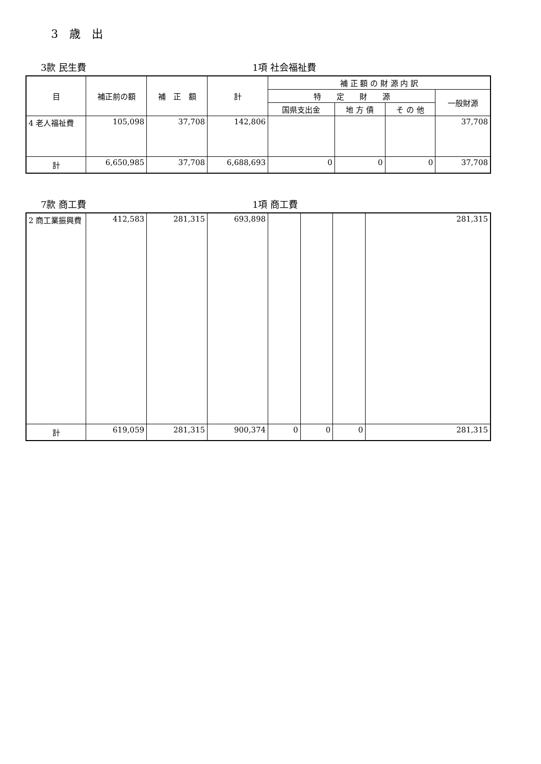3　歳　出
3款 民生費 1項 社会福祉費
| 目 | 補正前の額 | 補 正 額 | 計 | 補 正 額 の 財 源 内 訳 | | | |
| --- | --- | --- | --- | --- | --- | --- | --- |
| | | | | 特 定 財 源 | | | 一般財源 |
| | | | | 国県支出金 | 地 方 債 | そ の 他 | |
| 4 老人福祉費 | 105,098 | 37,708 | 142,806 | | | | 37,708 |
| 計 | 6,650,985 | 37,708 | 6,688,693 | 0 | 0 | 0 | 37,708 |
7款 商工費 1項 商工費
| 2 商工業振興費 | 412,583 | 281,315 | 693,898 | | | | 281,315 |
| 計 | 619,059 | 281,315 | 900,374 | 0 | 0 | 0 | 281,315 |